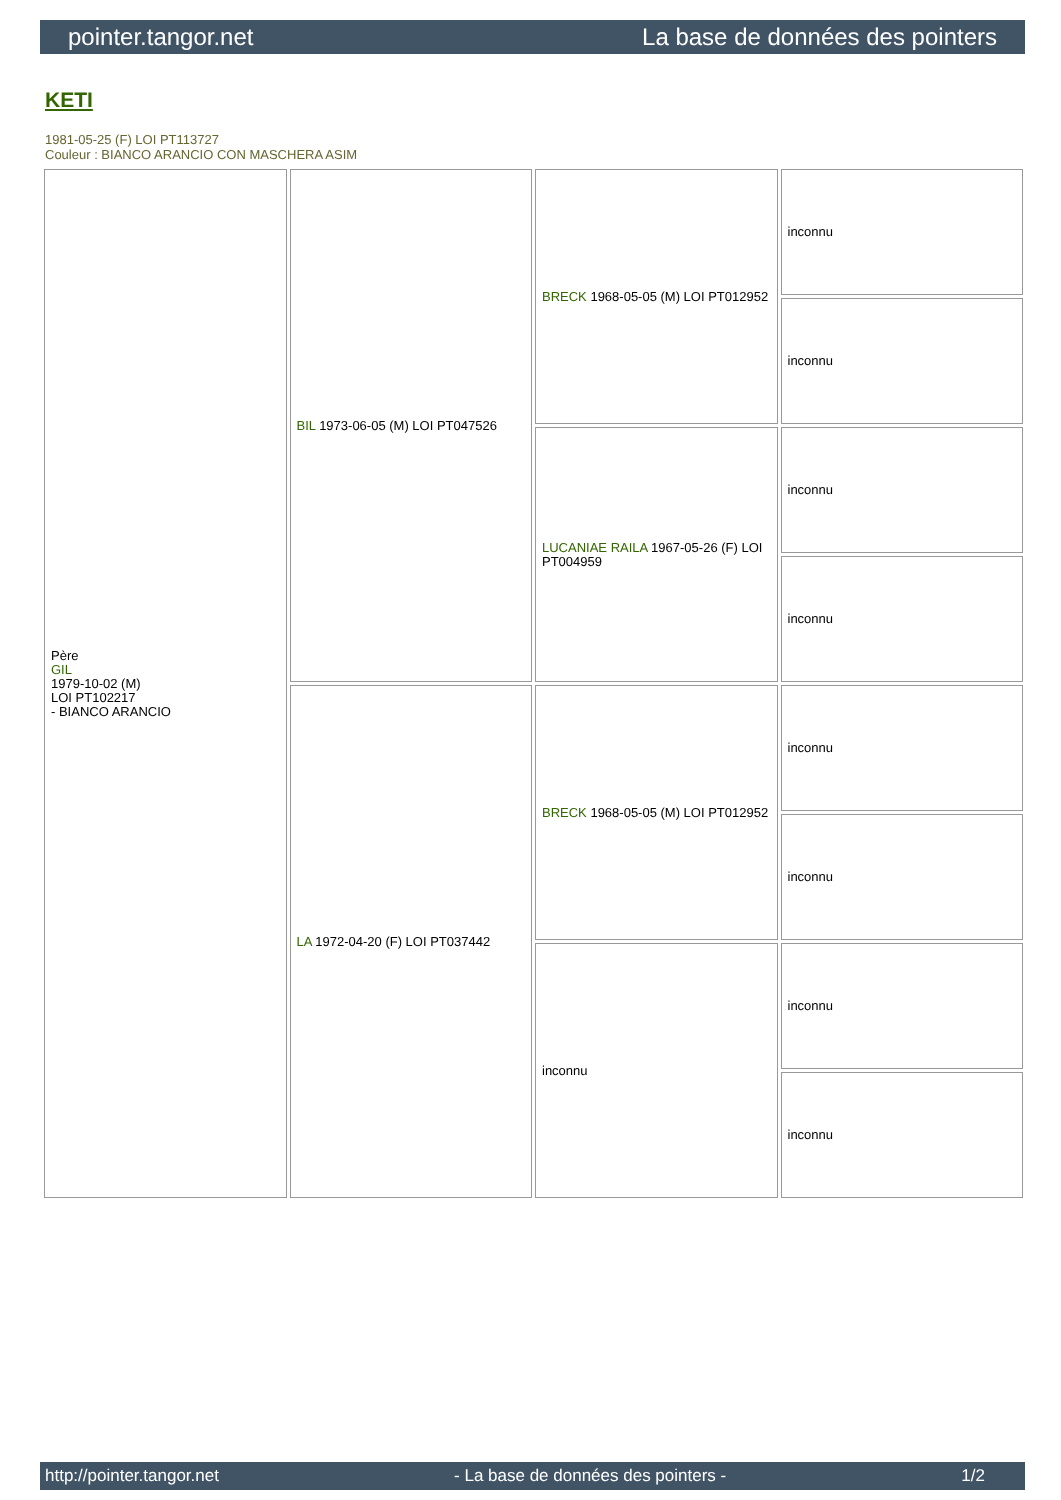pointer.tangor.net La base de données des pointers
KETI
1981-05-25 (F) LOI PT113727
Couleur : BIANCO ARANCIO CON MASCHERA ASIM
| Père GIL 1979-10-02 (M) LOI PT102217 - BIANCO ARANCIO | BIL 1973-06-05 (M) LOI PT047526 | BRECK 1968-05-05 (M) LOI PT012952 | inconnu |
| | | | inconnu |
| | | LUCANIAE RAILA 1967-05-26 (F) LOI PT004959 | inconnu |
| | | | inconnu |
| | LA 1972-04-20 (F) LOI PT037442 | BRECK 1968-05-05 (M) LOI PT012952 | inconnu |
| | | | inconnu |
| | | inconnu | inconnu |
| | | | inconnu |
http://pointer.tangor.net - La base de données des pointers - 1/2